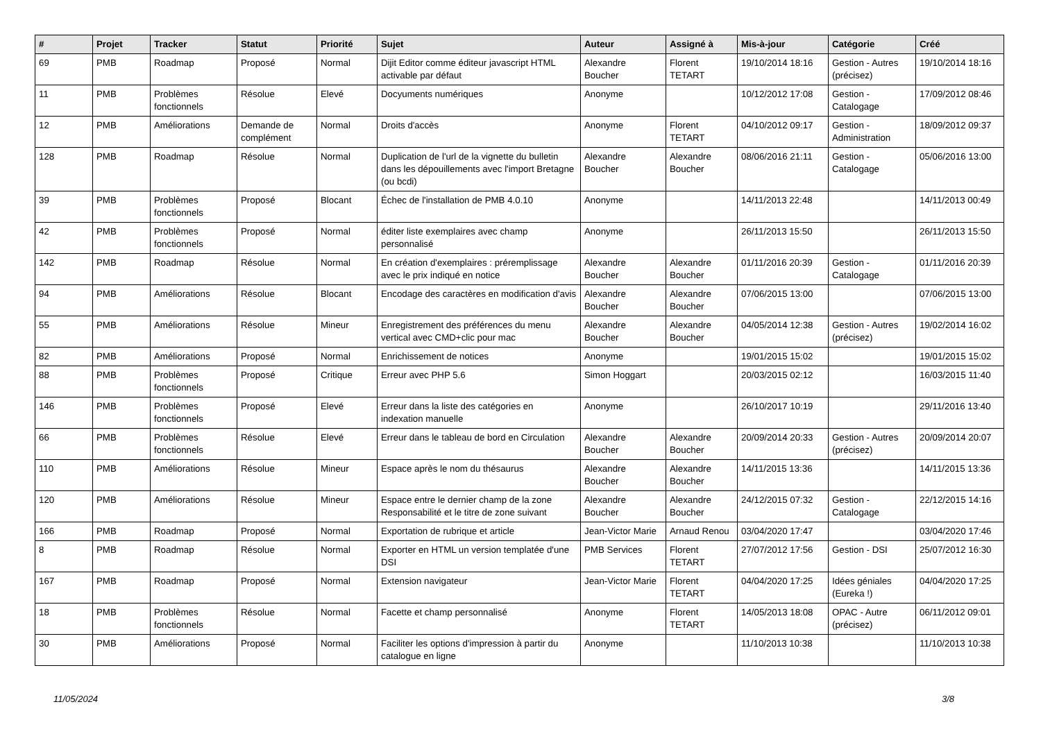| # | Projet | Tracker | Statut | Priorité | Sujet | Auteur | Assigné à | Mis-à-jour | Catégorie | Créé |
| --- | --- | --- | --- | --- | --- | --- | --- | --- | --- | --- |
| 69 | PMB | Roadmap | Proposé | Normal | Dijit Editor comme éditeur javascript HTML activable par défaut | Alexandre Boucher | Florent TETART | 19/10/2014 18:16 | Gestion - Autres (précisez) | 19/10/2014 18:16 |
| 11 | PMB | Problèmes fonctionnels | Résolue | Elevé | Docyuments numériques | Anonyme | | 10/12/2012 17:08 | Gestion - Catalogage | 17/09/2012 08:46 |
| 12 | PMB | Améliorations | Demande de complément | Normal | Droits d'accès | Anonyme | Florent TETART | 04/10/2012 09:17 | Gestion - Administration | 18/09/2012 09:37 |
| 128 | PMB | Roadmap | Résolue | Normal | Duplication de l'url de la vignette du bulletin dans les dépouillements avec l'import Bretagne (ou bcdi) | Alexandre Boucher | Alexandre Boucher | 08/06/2016 21:11 | Gestion - Catalogage | 05/06/2016 13:00 |
| 39 | PMB | Problèmes fonctionnels | Proposé | Blocant | Échec de l'installation de PMB 4.0.10 | Anonyme | | 14/11/2013 22:48 | | 14/11/2013 00:49 |
| 42 | PMB | Problèmes fonctionnels | Proposé | Normal | éditer liste exemplaires avec champ personnalisé | Anonyme | | 26/11/2013 15:50 | | 26/11/2013 15:50 |
| 142 | PMB | Roadmap | Résolue | Normal | En création d'exemplaires : préremplissage avec le prix indiqué en notice | Alexandre Boucher | Alexandre Boucher | 01/11/2016 20:39 | Gestion - Catalogage | 01/11/2016 20:39 |
| 94 | PMB | Améliorations | Résolue | Blocant | Encodage des caractères en modification d'avis | Alexandre Boucher | Alexandre Boucher | 07/06/2015 13:00 | | 07/06/2015 13:00 |
| 55 | PMB | Améliorations | Résolue | Mineur | Enregistrement des préférences du menu vertical avec CMD+clic pour mac | Alexandre Boucher | Alexandre Boucher | 04/05/2014 12:38 | Gestion - Autres (précisez) | 19/02/2014 16:02 |
| 82 | PMB | Améliorations | Proposé | Normal | Enrichissement de notices | Anonyme | | 19/01/2015 15:02 | | 19/01/2015 15:02 |
| 88 | PMB | Problèmes fonctionnels | Proposé | Critique | Erreur avec PHP 5.6 | Simon Hoggart | | 20/03/2015 02:12 | | 16/03/2015 11:40 |
| 146 | PMB | Problèmes fonctionnels | Proposé | Elevé | Erreur dans la liste des catégories en indexation manuelle | Anonyme | | 26/10/2017 10:19 | | 29/11/2016 13:40 |
| 66 | PMB | Problèmes fonctionnels | Résolue | Elevé | Erreur dans le tableau de bord en Circulation | Alexandre Boucher | Alexandre Boucher | 20/09/2014 20:33 | Gestion - Autres (précisez) | 20/09/2014 20:07 |
| 110 | PMB | Améliorations | Résolue | Mineur | Espace après le nom du thésaurus | Alexandre Boucher | Alexandre Boucher | 14/11/2015 13:36 | | 14/11/2015 13:36 |
| 120 | PMB | Améliorations | Résolue | Mineur | Espace entre le dernier champ de la zone Responsabilité et le titre de zone suivant | Alexandre Boucher | Alexandre Boucher | 24/12/2015 07:32 | Gestion - Catalogage | 22/12/2015 14:16 |
| 166 | PMB | Roadmap | Proposé | Normal | Exportation de rubrique et article | Jean-Victor Marie | Arnaud Renou | 03/04/2020 17:47 | | 03/04/2020 17:46 |
| 8 | PMB | Roadmap | Résolue | Normal | Exporter en HTML un version templatée d'une DSI | PMB Services | Florent TETART | 27/07/2012 17:56 | Gestion - DSI | 25/07/2012 16:30 |
| 167 | PMB | Roadmap | Proposé | Normal | Extension navigateur | Jean-Victor Marie | Florent TETART | 04/04/2020 17:25 | Idées géniales (Eureka !) | 04/04/2020 17:25 |
| 18 | PMB | Problèmes fonctionnels | Résolue | Normal | Facette et champ personnalisé | Anonyme | Florent TETART | 14/05/2013 18:08 | OPAC - Autre (précisez) | 06/11/2012 09:01 |
| 30 | PMB | Améliorations | Proposé | Normal | Faciliter les options d'impression à partir du catalogue en ligne | Anonyme | | 11/10/2013 10:38 | | 11/10/2013 10:38 |
11/05/2024 3/8